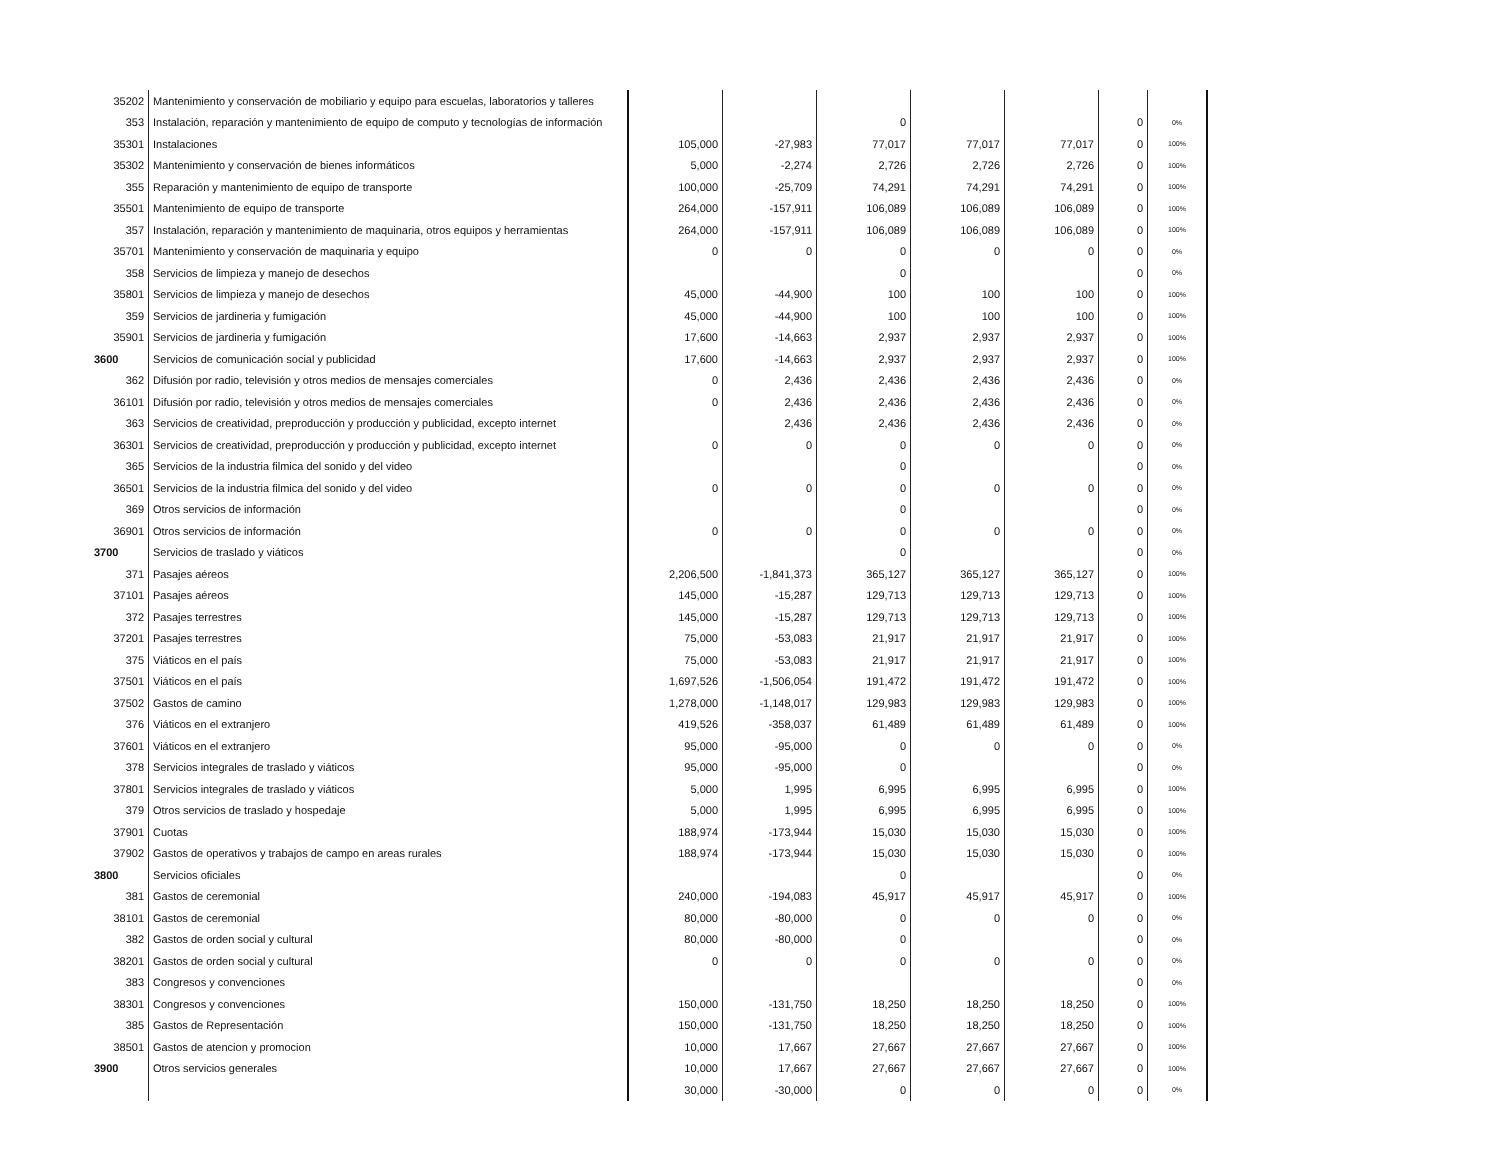| 35202 | Mantenimiento y conservación de mobiliario y equipo para escuelas, laboratorios y talleres | | | | | | | |
| 353 | Instalación, reparación y mantenimiento de equipo de computo y tecnologías de información | | | 0 | | | 0 | 0% |
| 35301 | Instalaciones | 105,000 | -27,983 | 77,017 | 77,017 | 77,017 | 0 | 100% |
| 35302 | Mantenimiento y conservación de bienes informáticos | 5,000 | -2,274 | 2,726 | 2,726 | 2,726 | 0 | 100% |
| 355 | Reparación y mantenimiento de equipo de transporte | 100,000 | -25,709 | 74,291 | 74,291 | 74,291 | 0 | 100% |
| 35501 | Mantenimiento de equipo de transporte | 264,000 | -157,911 | 106,089 | 106,089 | 106,089 | 0 | 100% |
| 357 | Instalación, reparación y mantenimiento de maquinaria, otros equipos y herramientas | 264,000 | -157,911 | 106,089 | 106,089 | 106,089 | 0 | 100% |
| 35701 | Mantenimiento y conservación de maquinaria y equipo | 0 | 0 | 0 | 0 | 0 | 0 | 0% |
| 358 | Servicios de limpieza y manejo de desechos | | | 0 | | | 0 | 0% |
| 35801 | Servicios de limpieza y manejo de desechos | 45,000 | -44,900 | 100 | 100 | 100 | 0 | 100% |
| 359 | Servicios de jardineria y fumigación | 45,000 | -44,900 | 100 | 100 | 100 | 0 | 100% |
| 35901 | Servicios de jardineria y fumigación | 17,600 | -14,663 | 2,937 | 2,937 | 2,937 | 0 | 100% |
| 3600 | Servicios de comunicación social y publicidad | 17,600 | -14,663 | 2,937 | 2,937 | 2,937 | 0 | 100% |
| 362 | Difusión por radio, televisión y otros medios de mensajes comerciales | 0 | 2,436 | 2,436 | 2,436 | 2,436 | 0 | 0% |
| 36101 | Difusión por radio, televisión y otros medios de mensajes comerciales | 0 | 2,436 | 2,436 | 2,436 | 2,436 | 0 | 0% |
| 363 | Servicios de creatividad, preproducción y producción y publicidad, excepto internet | | 2,436 | 2,436 | 2,436 | 2,436 | 0 | 0% |
| 36301 | Servicios de creatividad, preproducción y producción y publicidad, excepto internet | 0 | 0 | 0 | 0 | 0 | 0 | 0% |
| 365 | Servicios de la industria filmica del sonido y del video | | | 0 | | | 0 | 0% |
| 36501 | Servicios de la industria filmica del sonido y del video | 0 | 0 | 0 | 0 | 0 | 0 | 0% |
| 369 | Otros servicios de información | | | 0 | | | 0 | 0% |
| 36901 | Otros servicios de información | 0 | 0 | 0 | 0 | 0 | 0 | 0% |
| 3700 | Servicios de traslado y viáticos | | | 0 | | | 0 | 0% |
| 371 | Pasajes aéreos | 2,206,500 | -1,841,373 | 365,127 | 365,127 | 365,127 | 0 | 100% |
| 37101 | Pasajes aéreos | 145,000 | -15,287 | 129,713 | 129,713 | 129,713 | 0 | 100% |
| 372 | Pasajes terrestres | 145,000 | -15,287 | 129,713 | 129,713 | 129,713 | 0 | 100% |
| 37201 | Pasajes terrestres | 75,000 | -53,083 | 21,917 | 21,917 | 21,917 | 0 | 100% |
| 375 | Viáticos en el país | 75,000 | -53,083 | 21,917 | 21,917 | 21,917 | 0 | 100% |
| 37501 | Viáticos en el país | 1,697,526 | -1,506,054 | 191,472 | 191,472 | 191,472 | 0 | 100% |
| 37502 | Gastos de camino | 1,278,000 | -1,148,017 | 129,983 | 129,983 | 129,983 | 0 | 100% |
| 376 | Viáticos en el extranjero | 419,526 | -358,037 | 61,489 | 61,489 | 61,489 | 0 | 100% |
| 37601 | Viáticos en el extranjero | 95,000 | -95,000 | 0 | 0 | 0 | 0 | 0% |
| 378 | Servicios integrales de traslado y viáticos | 95,000 | -95,000 | 0 | | | 0 | 0% |
| 37801 | Servicios integrales de traslado y viáticos | 5,000 | 1,995 | 6,995 | 6,995 | 6,995 | 0 | 100% |
| 379 | Otros servicios de traslado y hospedaje | 5,000 | 1,995 | 6,995 | 6,995 | 6,995 | 0 | 100% |
| 37901 | Cuotas | 188,974 | -173,944 | 15,030 | 15,030 | 15,030 | 0 | 100% |
| 37902 | Gastos de operativos y trabajos de campo en areas rurales | 188,974 | -173,944 | 15,030 | 15,030 | 15,030 | 0 | 100% |
| 3800 | Servicios oficiales | | | 0 | | | 0 | 0% |
| 381 | Gastos de ceremonial | 240,000 | -194,083 | 45,917 | 45,917 | 45,917 | 0 | 100% |
| 38101 | Gastos de ceremonial | 80,000 | -80,000 | 0 | 0 | 0 | 0 | 0% |
| 382 | Gastos de orden social y cultural | 80,000 | -80,000 | 0 | | | 0 | 0% |
| 38201 | Gastos de orden social y cultural | 0 | 0 | 0 | 0 | 0 | 0 | 0% |
| 383 | Congresos y convenciones | | | | | | 0 | 0% |
| 38301 | Congresos y convenciones | 150,000 | -131,750 | 18,250 | 18,250 | 18,250 | 0 | 100% |
| 385 | Gastos de Representación | 150,000 | -131,750 | 18,250 | 18,250 | 18,250 | 0 | 100% |
| 38501 | Gastos de atencion y promocion | 10,000 | 17,667 | 27,667 | 27,667 | 27,667 | 0 | 100% |
| 3900 | Otros servicios generales | 10,000 | 17,667 | 27,667 | 27,667 | 27,667 | 0 | 100% |
| | | 30,000 | -30,000 | 0 | 0 | 0 | 0 | 0% |